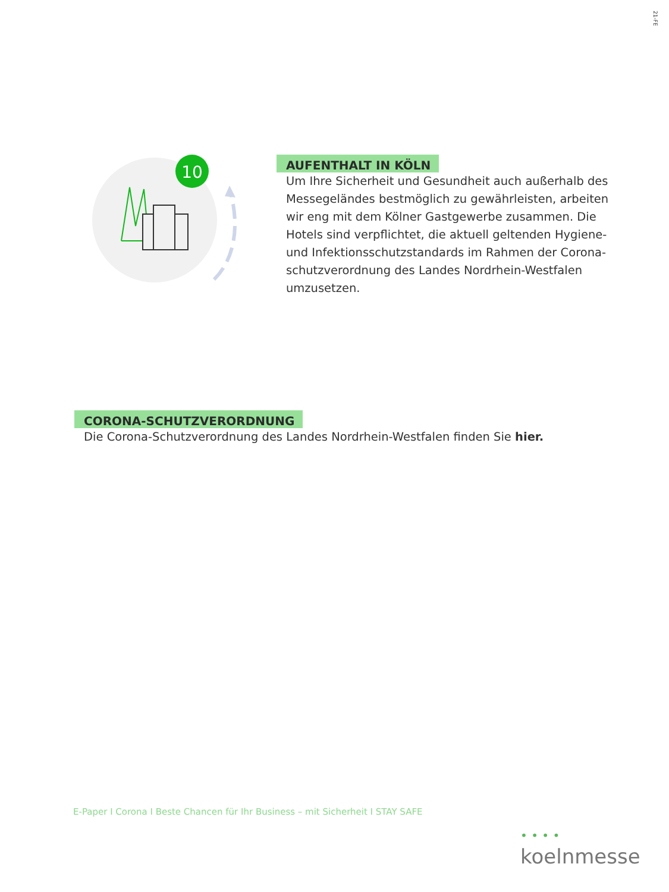21-FE
10
AUFENTHALT IN KÖLN
Um Ihre Sicherheit und Gesundheit auch außerhalb des Messegeländes bestmöglich zu gewährleisten, arbeiten wir eng mit dem Kölner Gastgewerbe zusammen. Die Hotels sind verpflichtet, die aktuell geltenden Hygiene- und Infektionsschutzstandards im Rahmen der Corona-schutzverordnung des Landes Nordrhein-Westfalen umzusetzen.
CORONA-SCHUTZVERORDNUNG
Die Corona-Schutzverordnung des Landes Nordrhein-Westfalen finden Sie hier.
E-Paper I Corona I Beste Chancen für Ihr Business – mit Sicherheit I STAY SAFE
• • • • koelnmesse